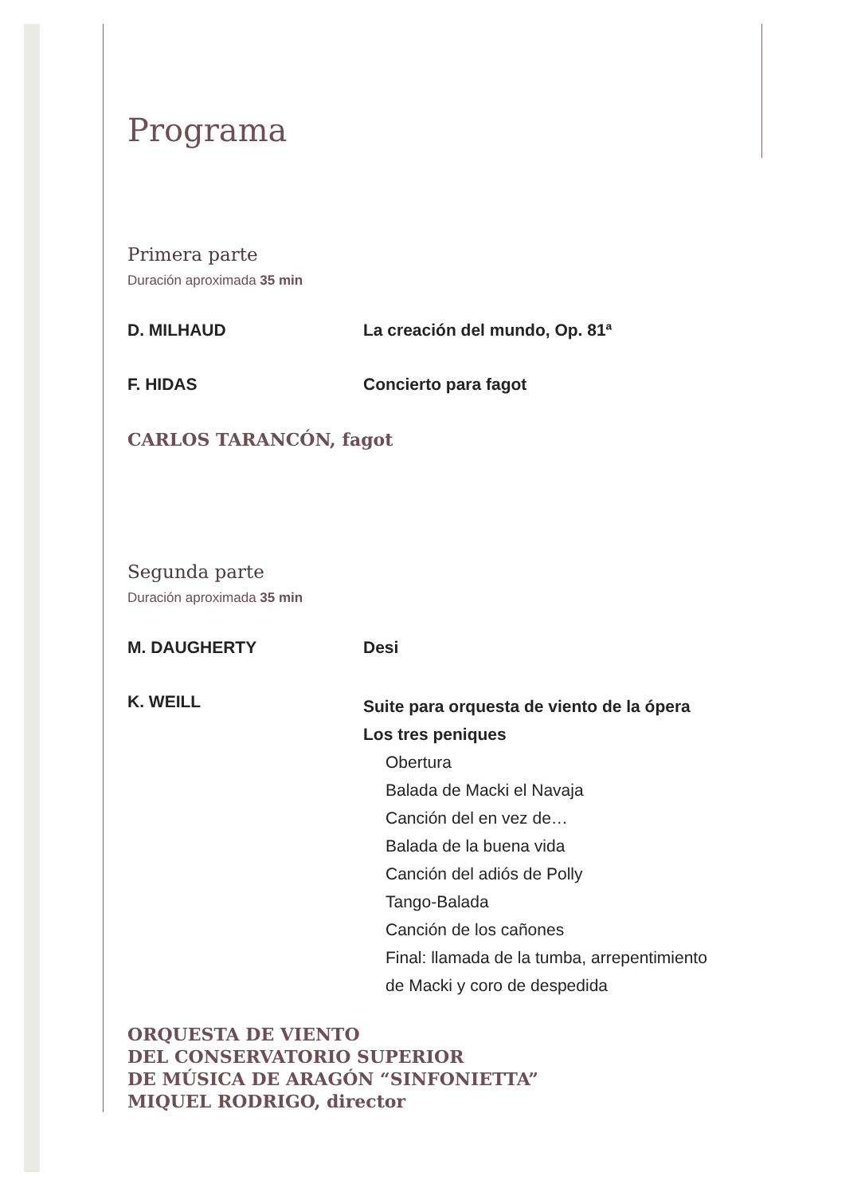Programa
Primera parte
Duración aproximada 35 min
D. MILHAUD La creación del mundo, Op. 81ª
F. HIDAS Concierto para fagot
CARLOS TARANCÓN, fagot
Segunda parte
Duración aproximada 35 min
M. DAUGHERTY Desi
K. WEILL
Suite para orquesta de viento de la ópera
Los tres peniques
Obertura
Balada de Macki el Navaja
Canción del en vez de…
Balada de la buena vida
Canción del adiós de Polly
Tango-Balada
Canción de los cañones
Final: llamada de la tumba, arrepentimiento
de Macki y coro de despedida
ORQUESTA DE VIENTO
DEL CONSERVATORIO SUPERIOR
DE MÚSICA DE ARAGÓN “SINFONIETTA”
MIQUEL RODRIGO, director